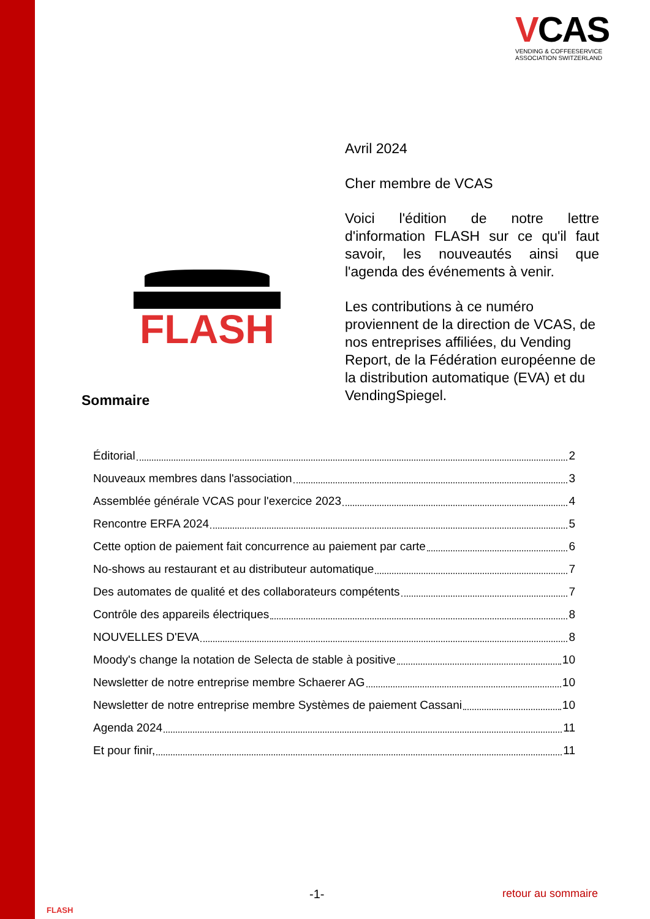VCAS
VENDING & COFFEESERVICE
ASSOCIATION SWITZERLAND
FLASH
Avril 2024
Cher membre de VCAS
Voici l'édition de notre lettre d'information FLASH sur ce qu'il faut savoir, les nouveautés ainsi que l'agenda des événements à venir.
Les contributions à ce numéro proviennent de la direction de VCAS, de nos entreprises affiliées, du Vending Report, de la Fédération européenne de la distribution automatique (EVA) et du VendingSpiegel.
Sommaire
Éditorial 2
Nouveaux membres dans l'association 3
Assemblée générale VCAS pour l'exercice 2023 4
Rencontre ERFA 2024 5
Cette option de paiement fait concurrence au paiement par carte 6
No-shows au restaurant et au distributeur automatique 7
Des automates de qualité et des collaborateurs compétents 7
Contrôle des appareils électriques 8
NOUVELLES D'EVA 8
Moody's change la notation de Selecta de stable à positive 10
Newsletter de notre entreprise membre Schaerer AG 10
Newsletter de notre entreprise membre Systèmes de paiement Cassani 10
Agenda 2024 11
Et pour finir, 11
FLASH
-1- retour au sommaire